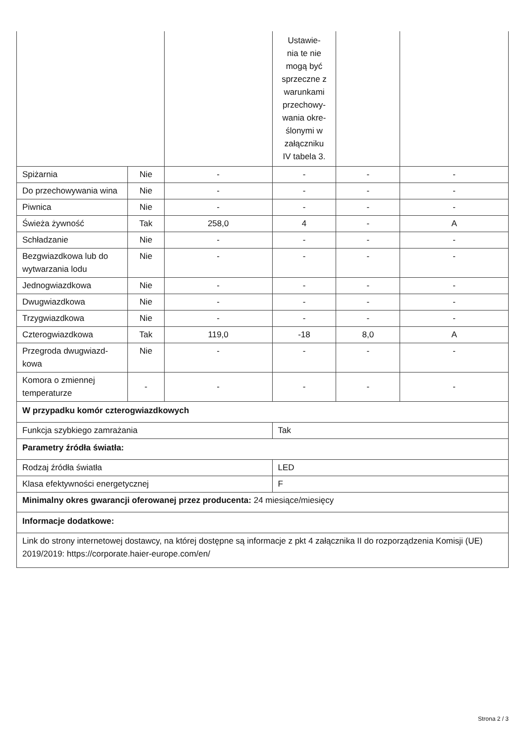| | | | Ustawie- nia te nie mogą być sprzeczne z warunkami przechowy- wania okre- ślonymi w załączniku IV tabela 3. | | |
| Spiżarnia | Nie | - | - | - | - |
| Do przechowywania wina | Nie | - | - | - | - |
| Piwnica | Nie | - | - | - | - |
| Świeża żywność | Tak | 258,0 | 4 | - | A |
| Schładzanie | Nie | - | - | - | - |
| Bezgwiazdkowa lub do wytwarzania lodu | Nie | - | - | - | - |
| Jednogwiazdkowa | Nie | - | - | - | - |
| Dwugwiazdkowa | Nie | - | - | - | - |
| Trzygwiazdkowa | Nie | - | - | - | - |
| Czterogwiazdkowa | Tak | 119,0 | -18 | 8,0 | A |
| Przegroda dwugwiazd-kowa | Nie | - | - | - | - |
| Komora o zmiennej temperaturze | - | - | - | - | - |
| W przypadku komór czterogwiazdkowych | | | | | |
| Funkcja szybkiego zamrażania | | | Tak | | |
| Parametry źródła światła: | | | | | |
| Rodzaj źródła światła | | | LED | | |
| Klasa efektywności energetycznej | | | F | | |
| Minimalny okres gwarancji oferowanej przez producenta: 24 miesiące/miesięcy | | | | | |
| Informacje dodatkowe: | | | | | |
| Link do strony internetowej dostawcy, na której dostępne są informacje z pkt 4 załącznika II do rozporządzenia Komisji (UE) 2019/2019: https://corporate.haier-europe.com/en/ | | | | | |
Strona 2 / 3